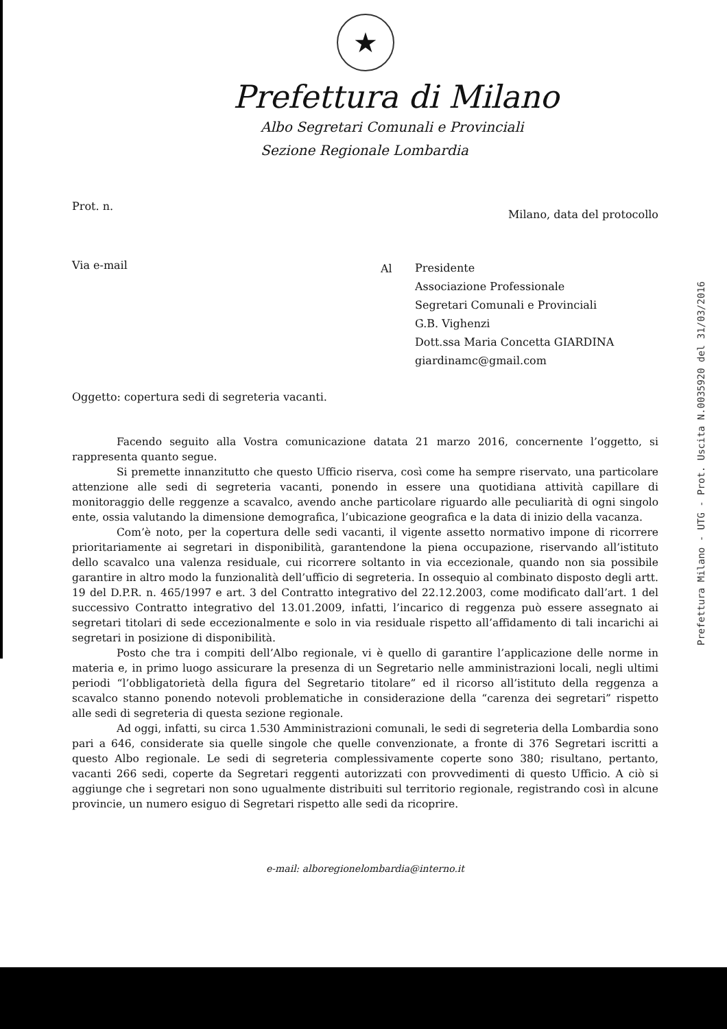★
Prefettura di Milano
Albo Segretari Comunali e Provinciali
Sezione Regionale Lombardia
Prot. n. Milano, data del protocollo
Via e-mail
Al
Presidente
Associazione Professionale
Segretari Comunali e Provinciali
G.B. Vighenzi
Dott.ssa Maria Concetta GIARDINA
giardinamc@gmail.com
Oggetto: copertura sedi di segreteria vacanti.
Facendo seguito alla Vostra comunicazione datata 21 marzo 2016, concernente l’oggetto, si rappresenta quanto segue.
Si premette innanzitutto che questo Ufficio riserva, così come ha sempre riservato, una particolare attenzione alle sedi di segreteria vacanti, ponendo in essere una quotidiana attività capillare di monitoraggio delle reggenze a scavalco, avendo anche particolare riguardo alle peculiarità di ogni singolo ente, ossia valutando la dimensione demografica, l’ubicazione geografica e la data di inizio della vacanza.
Com’è noto, per la copertura delle sedi vacanti, il vigente assetto normativo impone di ricorrere prioritariamente ai segretari in disponibilità, garantendone la piena occupazione, riservando all’istituto dello scavalco una valenza residuale, cui ricorrere soltanto in via eccezionale, quando non sia possibile garantire in altro modo la funzionalità dell’ufficio di segreteria. In ossequio al combinato disposto degli artt. 19 del D.P.R. n. 465/1997 e art. 3 del Contratto integrativo del 22.12.2003, come modificato dall’art. 1 del successivo Contratto integrativo del 13.01.2009, infatti, l’incarico di reggenza può essere assegnato ai segretari titolari di sede eccezionalmente e solo in via residuale rispetto all’affidamento di tali incarichi ai segretari in posizione di disponibilità.
Posto che tra i compiti dell’Albo regionale, vi è quello di garantire l’applicazione delle norme in materia e, in primo luogo assicurare la presenza di un Segretario nelle amministrazioni locali, negli ultimi periodi “l’obbligatorietà della figura del Segretario titolare” ed il ricorso all’istituto della reggenza a scavalco stanno ponendo notevoli problematiche in considerazione della “carenza dei segretari” rispetto alle sedi di segreteria di questa sezione regionale.
Ad oggi, infatti, su circa 1.530 Amministrazioni comunali, le sedi di segreteria della Lombardia sono pari a 646, considerate sia quelle singole che quelle convenzionate, a fronte di 376 Segretari iscritti a questo Albo regionale. Le sedi di segreteria complessivamente coperte sono 380; risultano, pertanto, vacanti 266 sedi, coperte da Segretari reggenti autorizzati con provvedimenti di questo Ufficio. A ciò si aggiunge che i segretari non sono ugualmente distribuiti sul territorio regionale, registrando così in alcune provincie, un numero esiguo di Segretari rispetto alle sedi da ricoprire.
e-mail: alboregionelombardia@interno.it
Prefettura Milano - UTG - Prot. Uscita N.0035920 del 31/03/2016